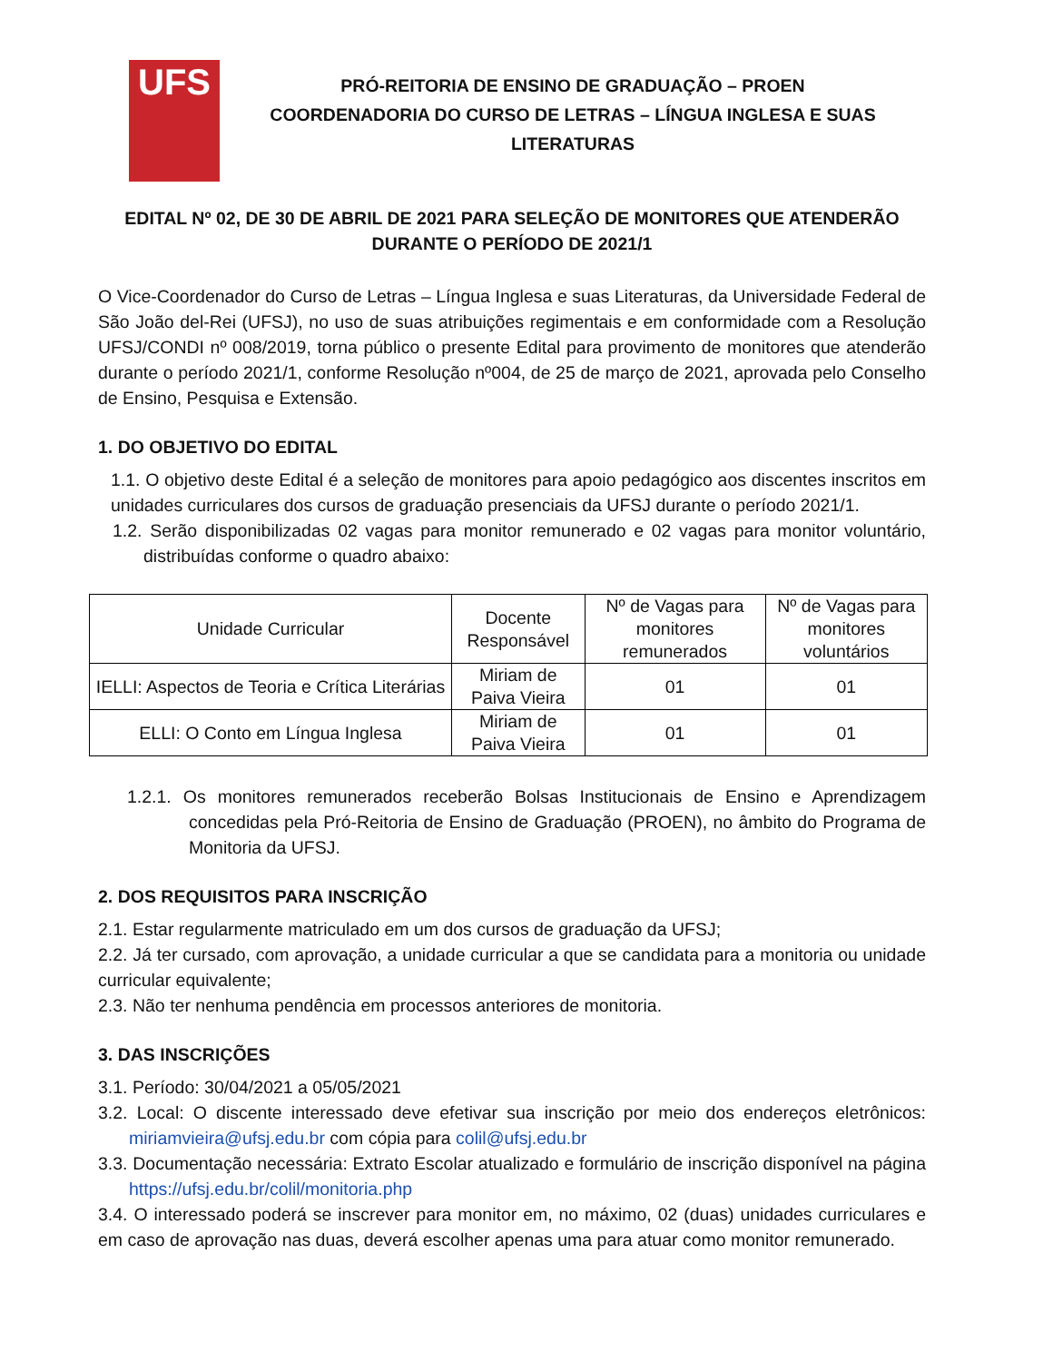UFS
PRÓ-REITORIA DE ENSINO DE GRADUAÇÃO – PROEN
COORDENADORIA DO CURSO DE LETRAS – LÍNGUA INGLESA E SUAS
LITERATURAS
EDITAL Nº 02, DE 30 DE ABRIL DE 2021 PARA SELEÇÃO DE MONITORES QUE ATENDERÃO DURANTE O PERÍODO DE 2021/1
O Vice-Coordenador do Curso de Letras – Língua Inglesa e suas Literaturas, da Universidade Federal de São João del-Rei (UFSJ), no uso de suas atribuições regimentais e em conformidade com a Resolução UFSJ/CONDI nº 008/2019, torna público o presente Edital para provimento de monitores que atenderão durante o período 2021/1, conforme Resolução nº004, de 25 de março de 2021, aprovada pelo Conselho de Ensino, Pesquisa e Extensão.
1. DO OBJETIVO DO EDITAL
1.1. O objetivo deste Edital é a seleção de monitores para apoio pedagógico aos discentes inscritos em unidades curriculares dos cursos de graduação presenciais da UFSJ durante o período 2021/1.
1.2. Serão disponibilizadas 02 vagas para monitor remunerado e 02 vagas para monitor voluntário, distribuídas conforme o quadro abaixo:
| Unidade Curricular | Docente Responsável | Nº de Vagas para monitores remunerados | Nº de Vagas para monitores voluntários |
| --- | --- | --- | --- |
| IELLI: Aspectos de Teoria e Crítica Literárias | Miriam de Paiva Vieira | 01 | 01 |
| ELLI: O Conto em Língua Inglesa | Miriam de Paiva Vieira | 01 | 01 |
1.2.1. Os monitores remunerados receberão Bolsas Institucionais de Ensino e Aprendizagem concedidas pela Pró-Reitoria de Ensino de Graduação (PROEN), no âmbito do Programa de Monitoria da UFSJ.
2. DOS REQUISITOS PARA INSCRIÇÃO
2.1. Estar regularmente matriculado em um dos cursos de graduação da UFSJ;
2.2. Já ter cursado, com aprovação, a unidade curricular a que se candidata para a monitoria ou unidade curricular equivalente;
2.3. Não ter nenhuma pendência em processos anteriores de monitoria.
3. DAS INSCRIÇÕES
3.1. Período: 30/04/2021 a 05/05/2021
3.2. Local: O discente interessado deve efetivar sua inscrição por meio dos endereços eletrônicos: miriamvieira@ufsj.edu.br com cópia para colil@ufsj.edu.br
3.3. Documentação necessária: Extrato Escolar atualizado e formulário de inscrição disponível na página https://ufsj.edu.br/colil/monitoria.php
3.4. O interessado poderá se inscrever para monitor em, no máximo, 02 (duas) unidades curriculares e em caso de aprovação nas duas, deverá escolher apenas uma para atuar como monitor remunerado.